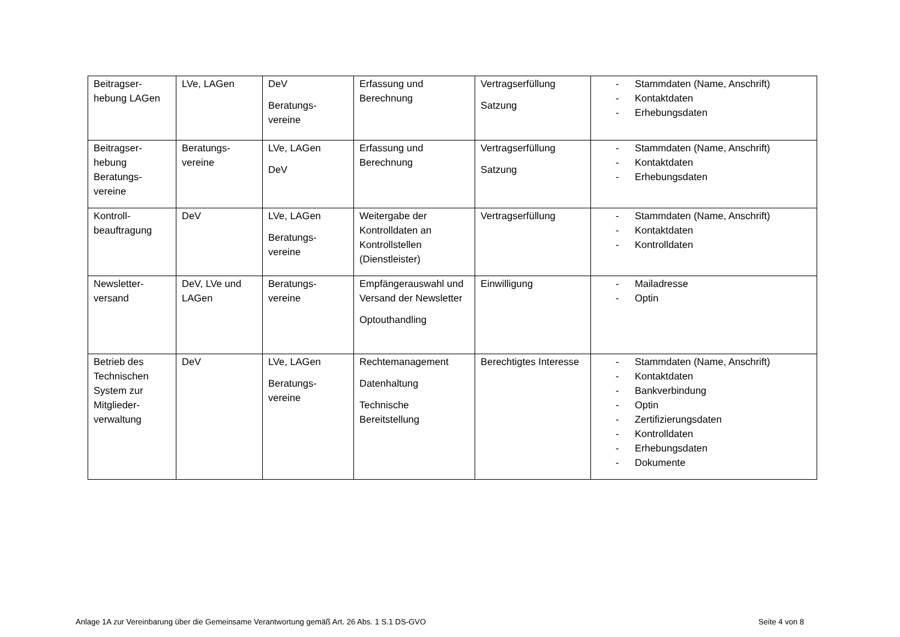| Beitragser- hebung LAGen | LVe, LAGen | DeV Beratungs- vereine | Erfassung und Berechnung | Vertragserfüllung Satzung | - Stammdaten (Name, Anschrift) - Kontaktdaten - Erhebungsdaten |
| Beitragser- hebung Beratungs- vereine | Beratungs- vereine | LVe, LAGen DeV | Erfassung und Berechnung | Vertragserfüllung Satzung | - Stammdaten (Name, Anschrift) - Kontaktdaten - Erhebungsdaten |
| Kontroll- beauftragung | DeV | LVe, LAGen Beratungs- vereine | Weitergabe der Kontrolldaten an Kontrollstellen (Dienstleister) | Vertragserfüllung | - Stammdaten (Name, Anschrift) - Kontaktdaten - Kontrolldaten |
| Newsletter- versand | DeV, LVe und LAGen | Beratungs- vereine | Empfängerauswahl und Versand der Newsletter Optouthandling | Einwilligung | - Mailadresse - Optin |
| Betrieb des Technischen System zur Mitglieder- verwaltung | DeV | LVe, LAGen Beratungs- vereine | Rechtemanagement Datenhaltung Technische Bereitstellung | Berechtigtes Interesse | - Stammdaten (Name, Anschrift) - Kontaktdaten - Bankverbindung - Optin - Zertifizierungsdaten - Kontrolldaten - Erhebungsdaten - Dokumente |
Anlage 1A zur Vereinbarung über die Gemeinsame Verantwortung gemäß Art. 26 Abs. 1 S.1 DS-GVO Seite 4 von 8